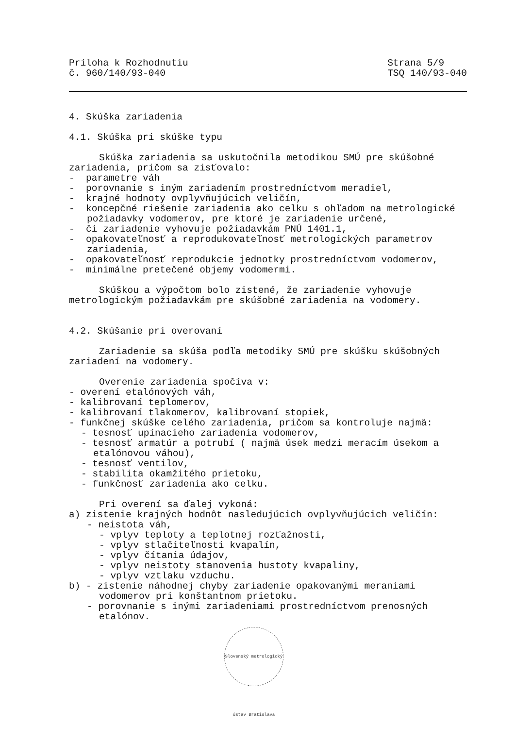Príloha k Rozhodnutiu
č. 960/140/93-040
Strana 5/9
TSQ 140/93-040
4. Skúška zariadenia
4.1. Skúška pri skúške typu
Skúška zariadenia sa uskutočnila metodikou SMÚ pre skúšobné zariadenia, pričom sa zisťovalo:
- parametre váh
- porovnanie s iným zariadením prostredníctvom meradiel,
- krajné hodnoty ovplyvňujúcich veličín,
- koncepčné riešenie zariadenia ako celku s ohľadom na metrologické požiadavky vodomerov, pre ktoré je zariadenie určené,
- či zariadenie vyhovuje požiadavkám PNÚ 1401.1,
- opakovateľnosť a reprodukovateľnosť metrologických parametrov zariadenia,
- opakovateľnosť reprodukcie jednotky prostredníctvom vodomerov,
- minimálne pretečené objemy vodomermi.
Skúškou a výpočtom bolo zistené, že zariadenie vyhovuje metrologickým požiadavkám pre skúšobné zariadenia na vodomery.
4.2. Skúšanie pri overovaní
Zariadenie sa skúša podľa metodiky SMÚ pre skúšku skúšobných zariadení na vodomery.
Overenie zariadenia spočíva v:
- overení etalónových váh,
- kalibrovaní teplomerov,
- kalibrovaní tlakomerov, kalibrovaní stopiek,
- funkčnej skúške celého zariadenia, pričom sa kontroluje najmä:
- tesnosť upínacieho zariadenia vodomerov,
- tesnosť armatúr a potrubí ( najmä úsek medzi meracím úsekom a etalónovou váhou),
- tesnosť ventilov,
- stabilita okamžitého prietoku,
- funkčnosť zariadenia ako celku.
Pri overení sa ďalej vykoná:
a) zistenie krajných hodnôt nasledujúcich ovplyvňujúcich veličín:
- neistota váh,
- vplyv teploty a teplotnej rozťažnosti,
- vplyv stlačiteľnosti kvapalín,
- vplyv čítania údajov,
- vplyv neistoty stanovenia hustoty kvapaliny,
- vplyv vztlaku vzduchu.
b) - zistenie náhodnej chyby zariadenie opakovanými meraniami vodomerov pri konštantnom prietoku.
- porovnanie s inými zariadeniami prostredníctvom prenosných etalónov.
Slovenský metrologický ústav Bratislava